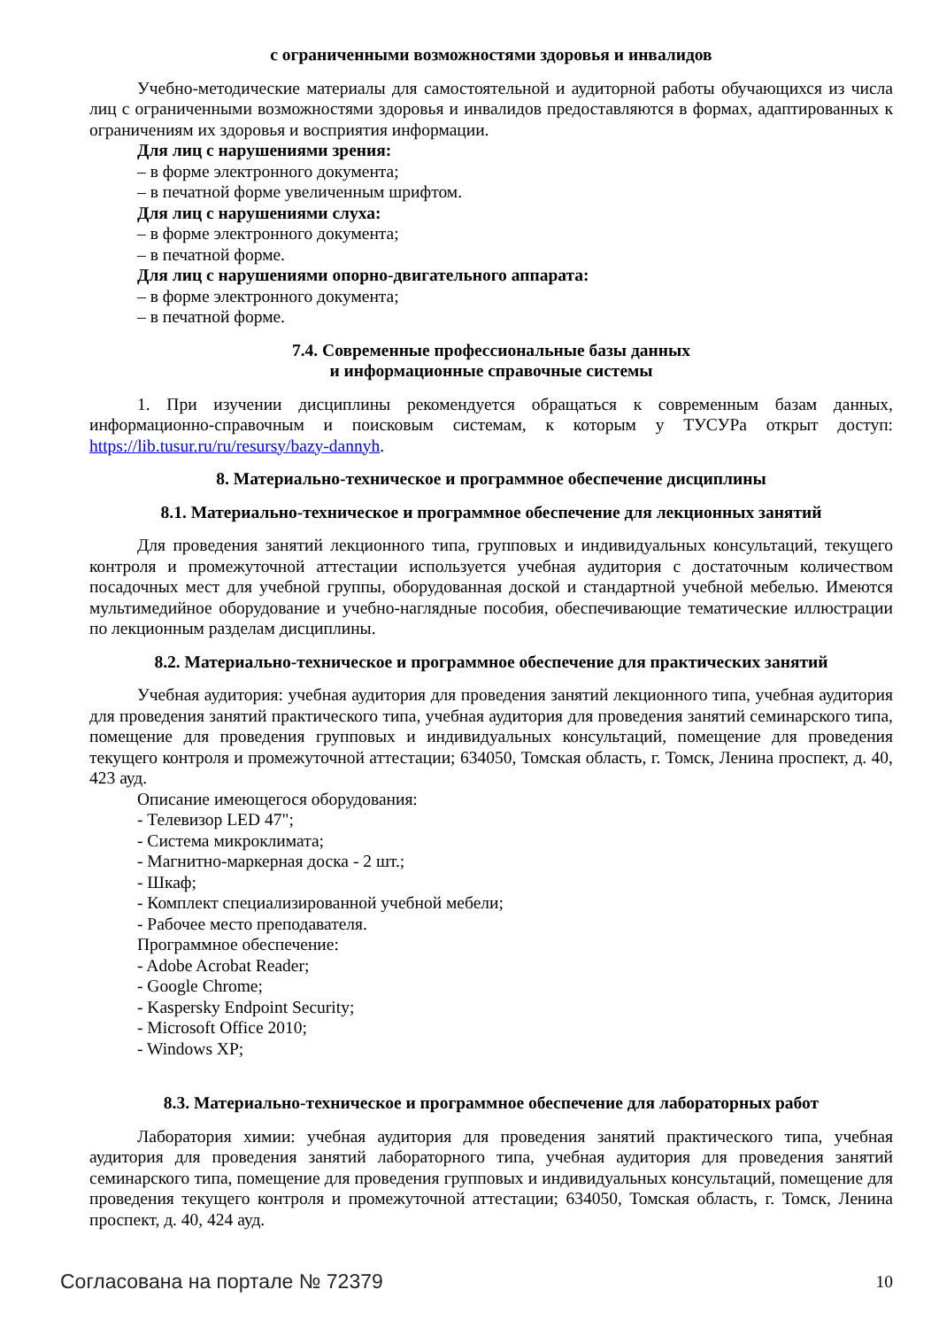с ограниченными возможностями здоровья и инвалидов
Учебно-методические материалы для самостоятельной и аудиторной работы обучающихся из числа лиц с ограниченными возможностями здоровья и инвалидов предоставляются в формах, адаптированных к ограничениям их здоровья и восприятия информации.
Для лиц с нарушениями зрения:
– в форме электронного документа;
– в печатной форме увеличенным шрифтом.
Для лиц с нарушениями слуха:
– в форме электронного документа;
– в печатной форме.
Для лиц с нарушениями опорно-двигательного аппарата:
– в форме электронного документа;
– в печатной форме.
7.4. Современные профессиональные базы данных
и информационные справочные системы
1. При изучении дисциплины рекомендуется обращаться к современным базам данных, информационно-справочным и поисковым системам, к которым у ТУСУРа открыт доступ: https://lib.tusur.ru/ru/resursy/bazy-dannyh.
8. Материально-техническое и программное обеспечение дисциплины
8.1. Материально-техническое и программное обеспечение для лекционных занятий
Для проведения занятий лекционного типа, групповых и индивидуальных консультаций, текущего контроля и промежуточной аттестации используется учебная аудитория с достаточным количеством посадочных мест для учебной группы, оборудованная доской и стандартной учебной мебелью. Имеются мультимедийное оборудование и учебно-наглядные пособия, обеспечивающие тематические иллюстрации по лекционным разделам дисциплины.
8.2. Материально-техническое и программное обеспечение для практических занятий
Учебная аудитория: учебная аудитория для проведения занятий лекционного типа, учебная аудитория для проведения занятий практического типа, учебная аудитория для проведения занятий семинарского типа, помещение для проведения групповых и индивидуальных консультаций, помещение для проведения текущего контроля и промежуточной аттестации; 634050, Томская область, г. Томск, Ленина проспект, д. 40, 423 ауд.
Описание имеющегося оборудования:
- Телевизор LED 47";
- Система микроклимата;
- Магнитно-маркерная доска - 2 шт.;
- Шкаф;
- Комплект специализированной учебной мебели;
- Рабочее место преподавателя.
Программное обеспечение:
- Adobe Acrobat Reader;
- Google Chrome;
- Kaspersky Endpoint Security;
- Microsoft Office 2010;
- Windows XP;
8.3. Материально-техническое и программное обеспечение для лабораторных работ
Лаборатория химии: учебная аудитория для проведения занятий практического типа, учебная аудитория для проведения занятий лабораторного типа, учебная аудитория для проведения занятий семинарского типа, помещение для проведения групповых и индивидуальных консультаций, помещение для проведения текущего контроля и промежуточной аттестации; 634050, Томская область, г. Томск, Ленина проспект, д. 40, 424 ауд.
Согласована на портале № 72379 10